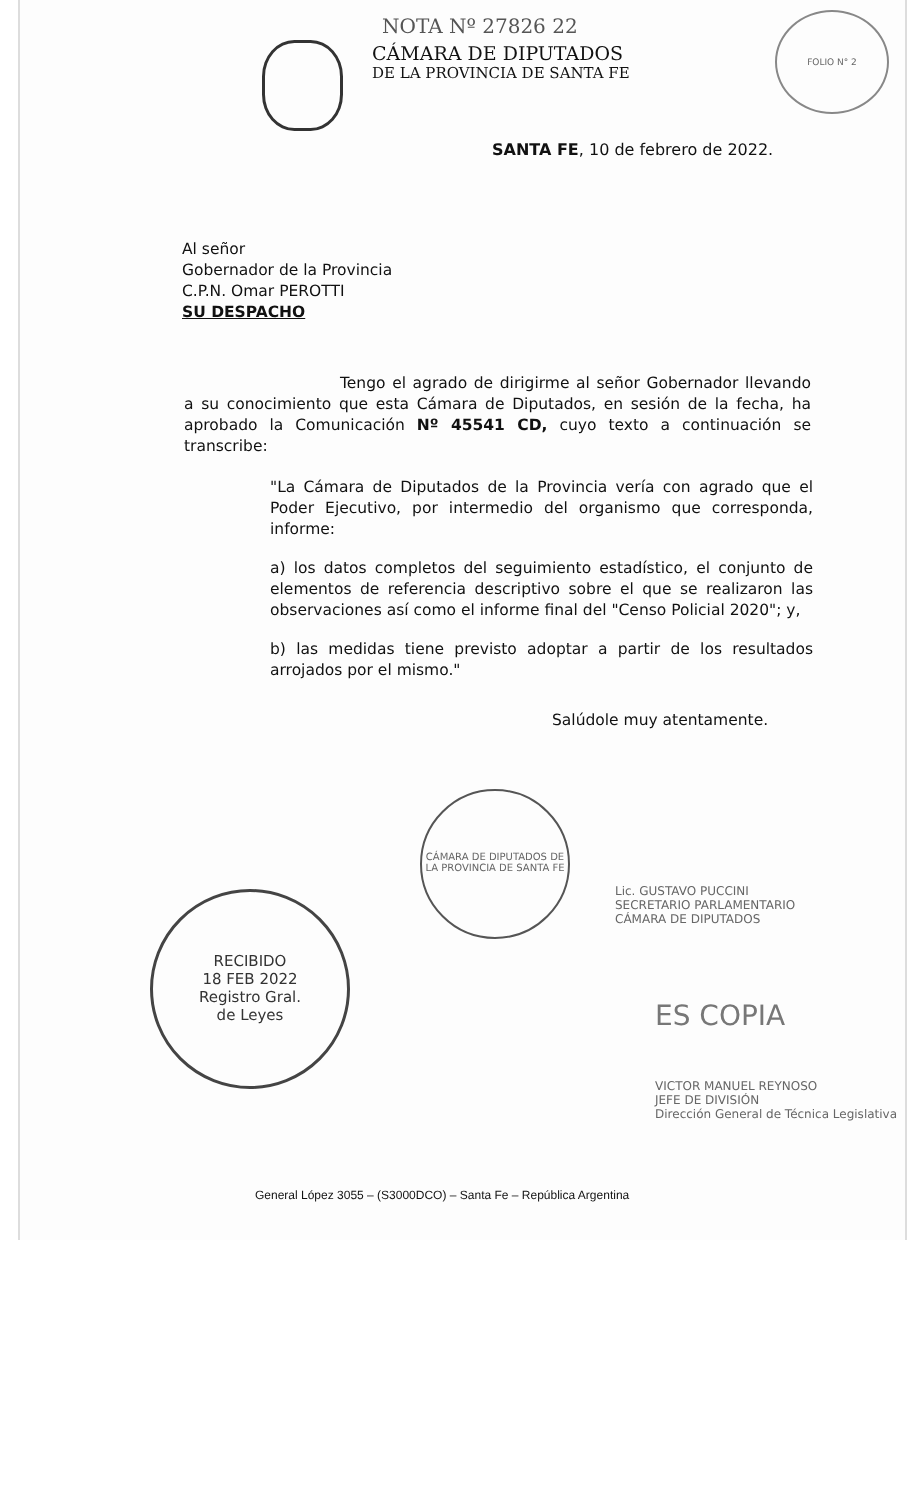FOLIO N° 2
NOTA Nº 27826 22
CÁMARA DE DIPUTADOS
DE LA PROVINCIA DE SANTA FE
SANTA FE, 10 de febrero de 2022.
Al señor
Gobernador de la Provincia
C.P.N. Omar PEROTTI
SU DESPACHO
Tengo el agrado de dirigirme al señor Gobernador llevando a su conocimiento que esta Cámara de Diputados, en sesión de la fecha, ha aprobado la Comunicación Nº 45541 CD, cuyo texto a continuación se transcribe:
"La Cámara de Diputados de la Provincia vería con agrado que el Poder Ejecutivo, por intermedio del organismo que corresponda, informe:
a) los datos completos del seguimiento estadístico, el conjunto de elementos de referencia descriptivo sobre el que se realizaron las observaciones así como el informe final del "Censo Policial 2020"; y,
b) las medidas tiene previsto adoptar a partir de los resultados arrojados por el mismo."
Salúdole muy atentamente.
CÁMARA DE DIPUTADOS DE LA PROVINCIA DE SANTA FE
Lic. GUSTAVO PUCCINI
SECRETARIO PARLAMENTARIO
CÁMARA DE DIPUTADOS
ES COPIA
VICTOR MANUEL REYNOSO
JEFE DE DIVISIÓN
Dirección General de Técnica Legislativa
RECIBIDO
18 FEB 2022
Registro Gral.
de Leyes
General López 3055 – (S3000DCO) – Santa Fe – República Argentina